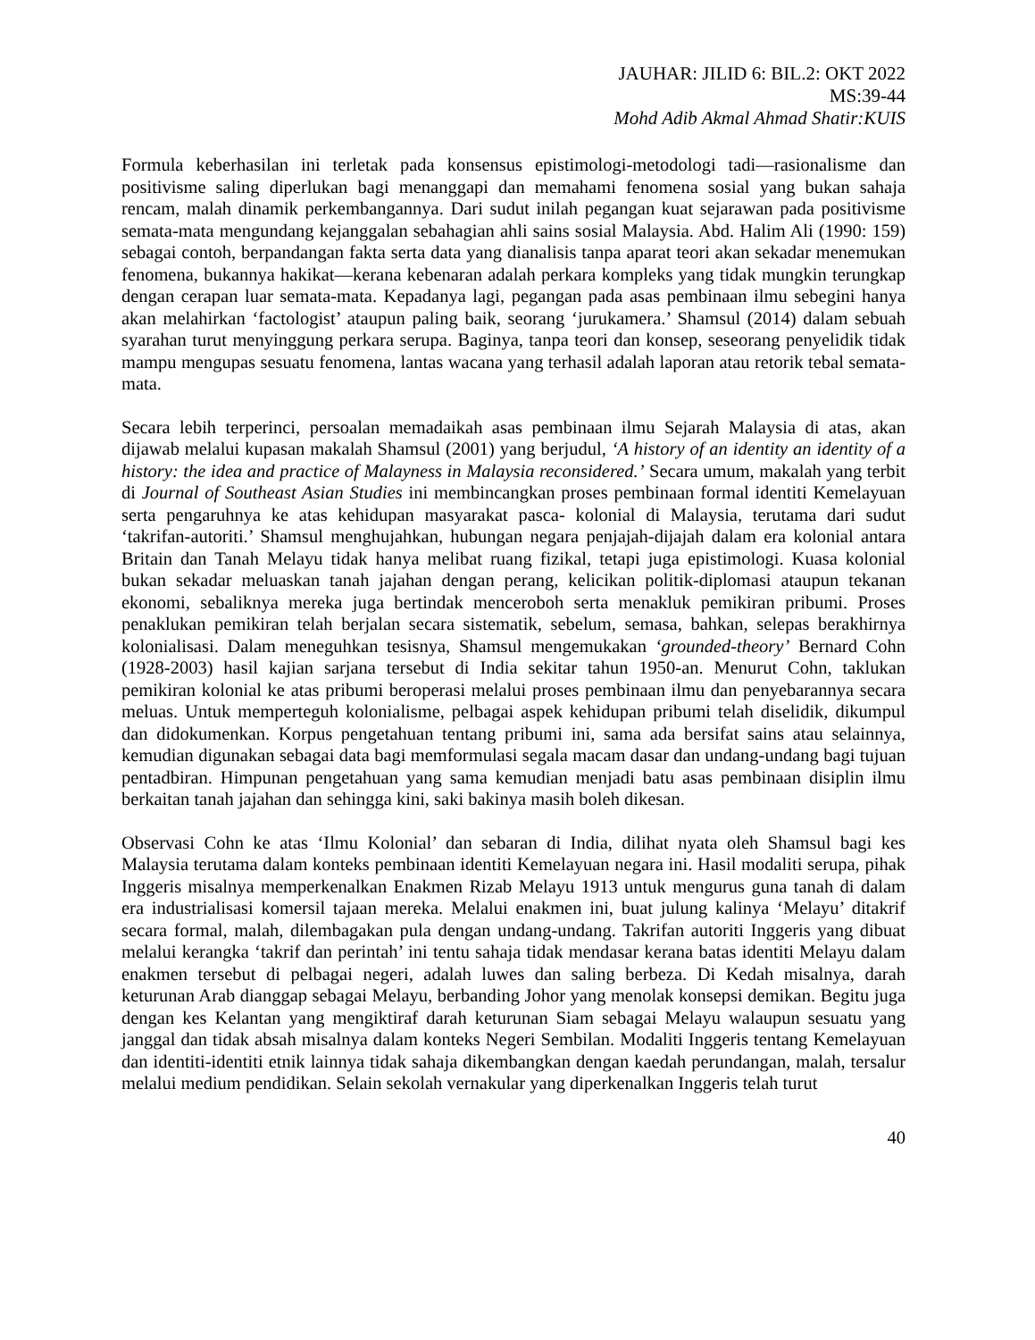JAUHAR: JILID 6: BIL.2: OKT 2022
MS:39-44
Mohd Adib Akmal Ahmad Shatir:KUIS
Formula keberhasilan ini terletak pada konsensus epistimologi-metodologi tadi—rasionalisme dan positivisme saling diperlukan bagi menanggapi dan memahami fenomena sosial yang bukan sahaja rencam, malah dinamik perkembangannya. Dari sudut inilah pegangan kuat sejarawan pada positivisme semata-mata mengundang kejanggalan sebahagian ahli sains sosial Malaysia. Abd. Halim Ali (1990: 159) sebagai contoh, berpandangan fakta serta data yang dianalisis tanpa aparat teori akan sekadar menemukan fenomena, bukannya hakikat—kerana kebenaran adalah perkara kompleks yang tidak mungkin terungkap dengan cerapan luar semata-mata. Kepadanya lagi, pegangan pada asas pembinaan ilmu sebegini hanya akan melahirkan ‘factologist’ ataupun paling baik, seorang ‘jurukamera.’ Shamsul (2014) dalam sebuah syarahan turut menyinggung perkara serupa. Baginya, tanpa teori dan konsep, seseorang penyelidik tidak mampu mengupas sesuatu fenomena, lantas wacana yang terhasil adalah laporan atau retorik tebal semata-mata.
Secara lebih terperinci, persoalan memadaikah asas pembinaan ilmu Sejarah Malaysia di atas, akan dijawab melalui kupasan makalah Shamsul (2001) yang berjudul, ‘A history of an identity an identity of a history: the idea and practice of Malayness in Malaysia reconsidered.’ Secara umum, makalah yang terbit di Journal of Southeast Asian Studies ini membincangkan proses pembinaan formal identiti Kemelayuan serta pengaruhnya ke atas kehidupan masyarakat pasca- kolonial di Malaysia, terutama dari sudut ‘takrifan-autoriti.’ Shamsul menghujahkan, hubungan negara penjajah-dijajah dalam era kolonial antara Britain dan Tanah Melayu tidak hanya melibat ruang fizikal, tetapi juga epistimologi. Kuasa kolonial bukan sekadar meluaskan tanah jajahan dengan perang, kelicikan politik-diplomasi ataupun tekanan ekonomi, sebaliknya mereka juga bertindak menceroboh serta menakluk pemikiran pribumi. Proses penaklukan pemikiran telah berjalan secara sistematik, sebelum, semasa, bahkan, selepas berakhirnya kolonialisasi. Dalam meneguhkan tesisnya, Shamsul mengemukakan ‘grounded-theory’ Bernard Cohn (1928-2003) hasil kajian sarjana tersebut di India sekitar tahun 1950-an. Menurut Cohn, taklukan pemikiran kolonial ke atas pribumi beroperasi melalui proses pembinaan ilmu dan penyebarannya secara meluas. Untuk memperteguh kolonialisme, pelbagai aspek kehidupan pribumi telah diselidik, dikumpul dan didokumenkan. Korpus pengetahuan tentang pribumi ini, sama ada bersifat sains atau selainnya, kemudian digunakan sebagai data bagi memformulasi segala macam dasar dan undang-undang bagi tujuan pentadbiran. Himpunan pengetahuan yang sama kemudian menjadi batu asas pembinaan disiplin ilmu berkaitan tanah jajahan dan sehingga kini, saki bakinya masih boleh dikesan.
Observasi Cohn ke atas ‘Ilmu Kolonial’ dan sebaran di India, dilihat nyata oleh Shamsul bagi kes Malaysia terutama dalam konteks pembinaan identiti Kemelayuan negara ini. Hasil modaliti serupa, pihak Inggeris misalnya memperkenalkan Enakmen Rizab Melayu 1913 untuk mengurus guna tanah di dalam era industrialisasi komersil tajaan mereka. Melalui enakmen ini, buat julung kalinya ‘Melayu’ ditakrif secara formal, malah, dilembagakan pula dengan undang-undang. Takrifan autoriti Inggeris yang dibuat melalui kerangka ‘takrif dan perintah’ ini tentu sahaja tidak mendasar kerana batas identiti Melayu dalam enakmen tersebut di pelbagai negeri, adalah luwes dan saling berbeza. Di Kedah misalnya, darah keturunan Arab dianggap sebagai Melayu, berbanding Johor yang menolak konsepsi demikan. Begitu juga dengan kes Kelantan yang mengiktiraf darah keturunan Siam sebagai Melayu walaupun sesuatu yang janggal dan tidak absah misalnya dalam konteks Negeri Sembilan. Modaliti Inggeris tentang Kemelayuan dan identiti-identiti etnik lainnya tidak sahaja dikembangkan dengan kaedah perundangan, malah, tersalur melalui medium pendidikan. Selain sekolah vernakular yang diperkenalkan Inggeris telah turut
40